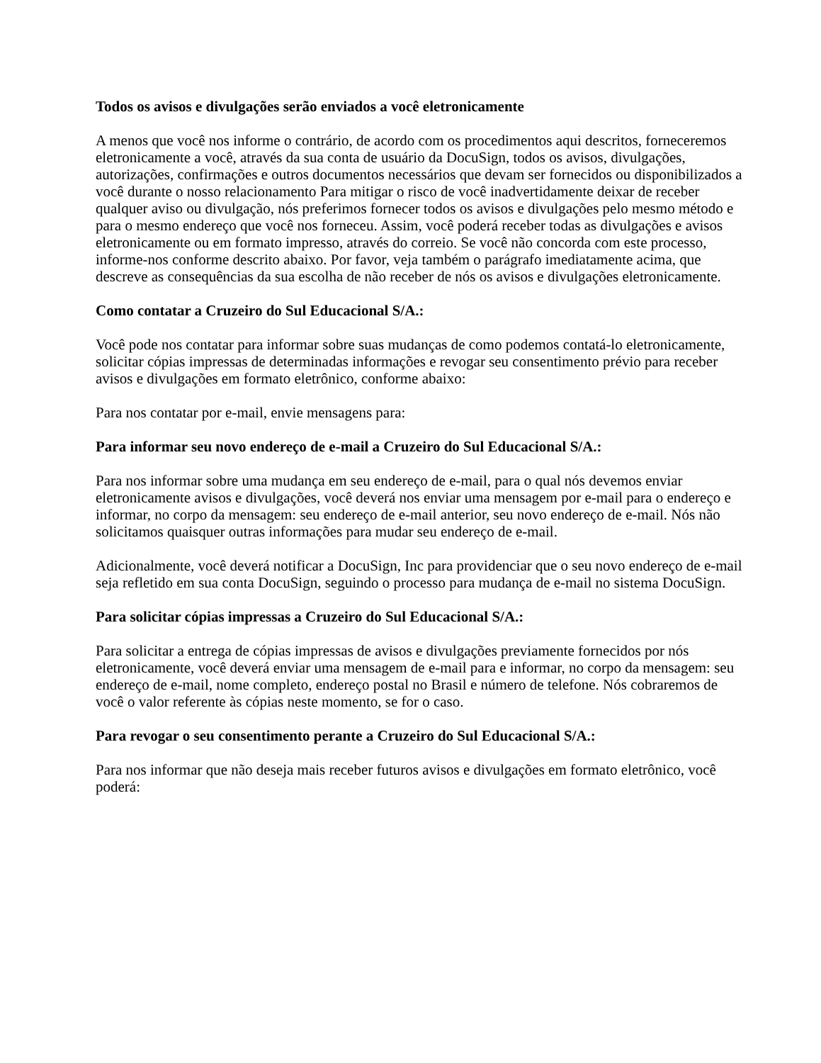Todos os avisos e divulgações serão enviados a você eletronicamente
A menos que você nos informe o contrário, de acordo com os procedimentos aqui descritos, forneceremos eletronicamente a você, através da sua conta de usuário da DocuSign, todos os avisos, divulgações, autorizações, confirmações e outros documentos necessários que devam ser fornecidos ou disponibilizados a você durante o nosso relacionamento Para mitigar o risco de você inadvertidamente deixar de receber qualquer aviso ou divulgação, nós preferimos fornecer todos os avisos e divulgações pelo mesmo método e para o mesmo endereço que você nos forneceu. Assim, você poderá receber todas as divulgações e avisos eletronicamente ou em formato impresso, através do correio. Se você não concorda com este processo, informe-nos conforme descrito abaixo. Por favor, veja também o parágrafo imediatamente acima, que descreve as consequências da sua escolha de não receber de nós os avisos e divulgações eletronicamente.
Como contatar a Cruzeiro do Sul Educacional S/A.:
Você pode nos contatar para informar sobre suas mudanças de como podemos contatá-lo eletronicamente, solicitar cópias impressas de determinadas informações e revogar seu consentimento prévio para receber avisos e divulgações em formato eletrônico, conforme abaixo:
Para nos contatar por e-mail, envie mensagens para:
Para informar seu novo endereço de e-mail a Cruzeiro do Sul Educacional S/A.:
Para nos informar sobre uma mudança em seu endereço de e-mail, para o qual nós devemos enviar eletronicamente avisos e divulgações, você deverá nos enviar uma mensagem por e-mail para o endereço e informar, no corpo da mensagem: seu endereço de e-mail anterior, seu novo endereço de e-mail. Nós não solicitamos quaisquer outras informações para mudar seu endereço de e-mail.
Adicionalmente, você deverá notificar a DocuSign, Inc para providenciar que o seu novo endereço de e-mail seja refletido em sua conta DocuSign, seguindo o processo para mudança de e-mail no sistema DocuSign.
Para solicitar cópias impressas a Cruzeiro do Sul Educacional S/A.:
Para solicitar a entrega de cópias impressas de avisos e divulgações previamente fornecidos por nós eletronicamente, você deverá enviar uma mensagem de e-mail para e informar, no corpo da mensagem: seu endereço de e-mail, nome completo, endereço postal no Brasil e número de telefone. Nós cobraremos de você o valor referente às cópias neste momento, se for o caso.
Para revogar o seu consentimento perante a Cruzeiro do Sul Educacional S/A.:
Para nos informar que não deseja mais receber futuros avisos e divulgações em formato eletrônico, você poderá: